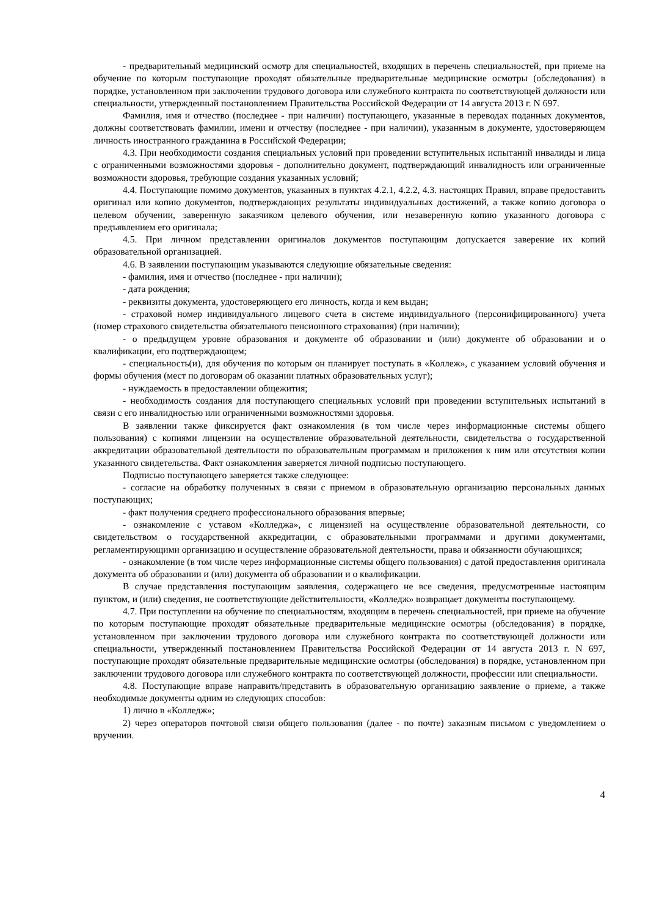- предварительный медицинский осмотр для специальностей, входящих в перечень специальностей, при приеме на обучение по которым поступающие проходят обязательные предварительные медицинские осмотры (обследования) в порядке, установленном при заключении трудового договора или служебного контракта по соответствующей должности или специальности, утвержденный постановлением Правительства Российской Федерации от 14 августа 2013 г. N 697.
Фамилия, имя и отчество (последнее - при наличии) поступающего, указанные в переводах поданных документов, должны соответствовать фамилии, имени и отчеству (последнее - при наличии), указанным в документе, удостоверяющем личность иностранного гражданина в Российской Федерации;
4.3. При необходимости создания специальных условий при проведении вступительных испытаний инвалиды и лица с ограниченными возможностями здоровья - дополнительно документ, подтверждающий инвалидность или ограниченные возможности здоровья, требующие создания указанных условий;
4.4. Поступающие помимо документов, указанных в пунктах 4.2.1, 4.2.2, 4.3. настоящих Правил, вправе предоставить оригинал или копию документов, подтверждающих результаты индивидуальных достижений, а также копию договора о целевом обучении, заверенную заказчиком целевого обучения, или незаверенную копию указанного договора с предъявлением его оригинала;
4.5. При личном представлении оригиналов документов поступающим допускается заверение их копий образовательной организацией.
4.6. В заявлении поступающим указываются следующие обязательные сведения:
- фамилия, имя и отчество (последнее - при наличии);
- дата рождения;
- реквизиты документа, удостоверяющего его личность, когда и кем выдан;
- страховой номер индивидуального лицевого счета в системе индивидуального (персонифицированного) учета (номер страхового свидетельства обязательного пенсионного страхования) (при наличии);
- о предыдущем уровне образования и документе об образовании и (или) документе об образовании и о квалификации, его подтверждающем;
- специальность(и), для обучения по которым он планирует поступать в «Коллеж», с указанием условий обучения и формы обучения (мест по договорам об оказании платных образовательных услуг);
- нуждаемость в предоставлении общежития;
- необходимость создания для поступающего специальных условий при проведении вступительных испытаний в связи с его инвалидностью или ограниченными возможностями здоровья.
В заявлении также фиксируется факт ознакомления (в том числе через информационные системы общего пользования) с копиями лицензии на осуществление образовательной деятельности, свидетельства о государственной аккредитации образовательной деятельности по образовательным программам и приложения к ним или отсутствия копии указанного свидетельства. Факт ознакомления заверяется личной подписью поступающего.
Подписью поступающего заверяется также следующее:
- согласие на обработку полученных в связи с приемом в образовательную организацию персональных данных поступающих;
- факт получения среднего профессионального образования впервые;
- ознакомление с уставом «Колледжа», с лицензией на осуществление образовательной деятельности, со свидетельством о государственной аккредитации, с образовательными программами и другими документами, регламентирующими организацию и осуществление образовательной деятельности, права и обязанности обучающихся;
- ознакомление (в том числе через информационные системы общего пользования) с датой предоставления оригинала документа об образовании и (или) документа об образовании и о квалификации.
В случае представления поступающим заявления, содержащего не все сведения, предусмотренные настоящим пунктом, и (или) сведения, не соответствующие действительности, «Колледж» возвращает документы поступающему.
4.7. При поступлении на обучение по специальностям, входящим в перечень специальностей, при приеме на обучение по которым поступающие проходят обязательные предварительные медицинские осмотры (обследования) в порядке, установленном при заключении трудового договора или служебного контракта по соответствующей должности или специальности, утвержденный постановлением Правительства Российской Федерации от 14 августа 2013 г. N 697, поступающие проходят обязательные предварительные медицинские осмотры (обследования) в порядке, установленном при заключении трудового договора или служебного контракта по соответствующей должности, профессии или специальности.
4.8. Поступающие вправе направить/представить в образовательную организацию заявление о приеме, а также необходимые документы одним из следующих способов:
1) лично в «Колледж»;
2) через операторов почтовой связи общего пользования (далее - по почте) заказным письмом с уведомлением о вручении.
4